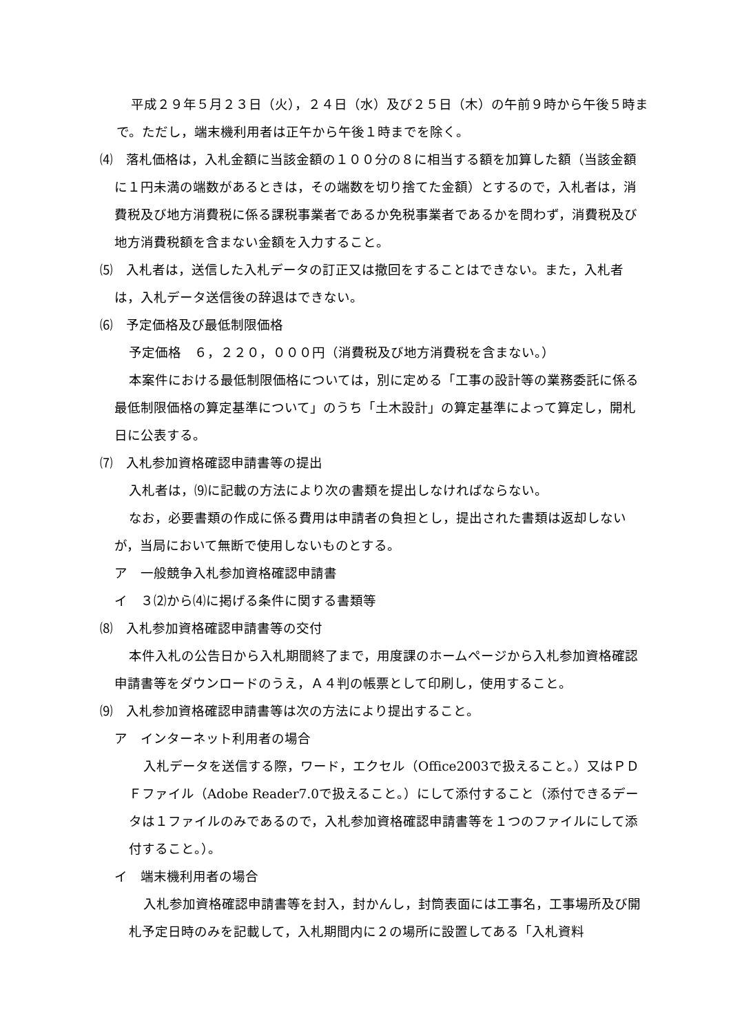平成２９年５月２３日（火），２４日（水）及び２５日（木）の午前９時から午後５時まで。ただし，端末機利用者は正午から午後１時までを除く。
⑷　落札価格は，入札金額に当該金額の１００分の８に相当する額を加算した額（当該金額に１円未満の端数があるときは，その端数を切り捨てた金額）とするので，入札者は，消費税及び地方消費税に係る課税事業者であるか免税事業者であるかを問わず，消費税及び地方消費税額を含まない金額を入力すること。
⑸　入札者は，送信した入札データの訂正又は撤回をすることはできない。また，入札者は，入札データ送信後の辞退はできない。
⑹　予定価格及び最低制限価格
予定価格　６，２２０，０００円（消費税及び地方消費税を含まない。）
本案件における最低制限価格については，別に定める「工事の設計等の業務委託に係る最低制限価格の算定基準について」のうち「土木設計」の算定基準によって算定し，開札日に公表する。
⑺　入札参加資格確認申請書等の提出
入札者は，⑼に記載の方法により次の書類を提出しなければならない。
なお，必要書類の作成に係る費用は申請者の負担とし，提出された書類は返却しないが，当局において無断で使用しないものとする。
ア　一般競争入札参加資格確認申請書
イ　３⑵から⑷に掲げる条件に関する書類等
⑻　入札参加資格確認申請書等の交付
本件入札の公告日から入札期間終了まで，用度課のホームページから入札参加資格確認申請書等をダウンロードのうえ，Ａ４判の帳票として印刷し，使用すること。
⑼　入札参加資格確認申請書等は次の方法により提出すること。
ア　インターネット利用者の場合
入札データを送信する際，ワード，エクセル（Office2003で扱えること。）又はＰＤＦファイル（Adobe Reader7.0で扱えること。）にして添付すること（添付できるデータは１ファイルのみであるので，入札参加資格確認申請書等を１つのファイルにして添付すること。）。
イ　端末機利用者の場合
入札参加資格確認申請書等を封入，封かんし，封筒表面には工事名，工事場所及び開札予定日時のみを記載して，入札期間内に２の場所に設置してある「入札資料